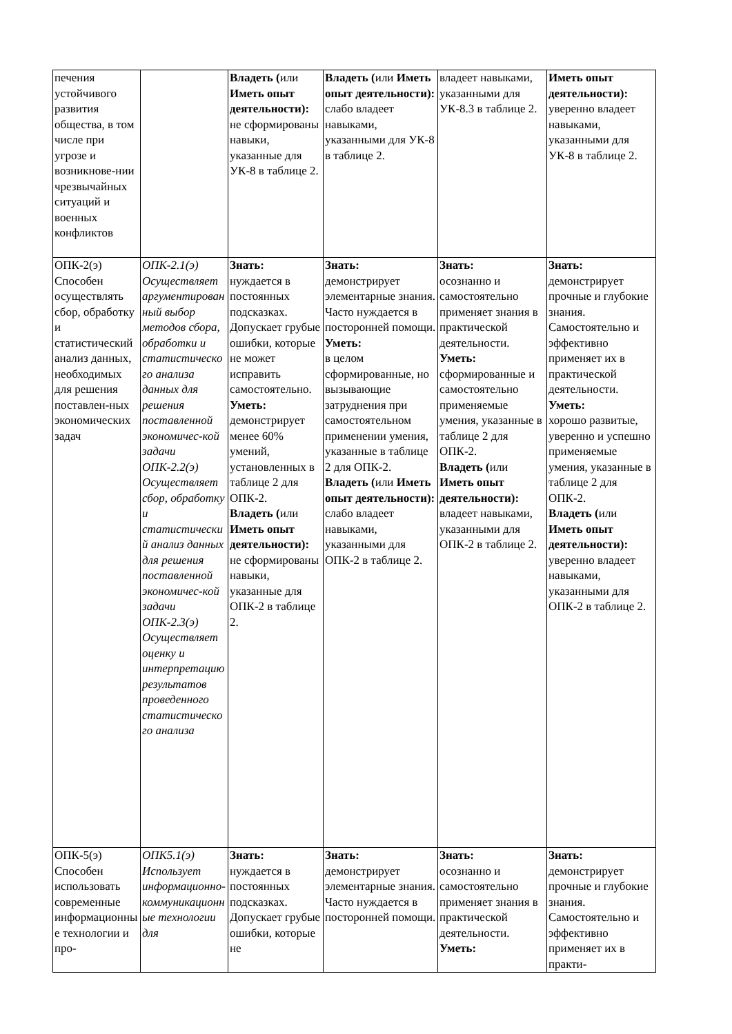| печения устойчивого развития общества, в том числе при угрозе и возникнове-нии чрезвычайных ситуаций и военных конфликтов | | Владеть ( или Иметь опыт деятельности): не сформированы навыки, указанные для УК-8 в таблице 2. | Владеть ( или Иметь опыт деятельности): слабо владеет навыками, указанными для УК-8 в таблице 2. | владеет навыками, указанными для УК-8.3 в таблице 2. | Иметь опыт деятельности): уверенно владеет навыками, указанными для УК-8 в таблице 2. |
| ОПК-2(э) Способен осуществлять сбор, обработку и статистический анализ данных, необходимых для решения поставлен-ных экономических задач | ОПК-2.1(э) Осуществляет аргументированный выбор методов сбора, обработки и статистического анализа данных для решения поставленной экономичес-кой задачи ОПК-2.2(э) Осуществляет сбор, обработку и статистический анализ данных для решения поставленной экономичес-кой задачи ОПК-2.3(э) Осуществляет оценку и интерпретацию результатов проведенного статистического анализа | Знать: нуждается в постоянных подсказках. Допускает грубые ошибки, которые не может исправить самостоятельно. Уметь: демонстрирует менее 60% умений, установленных в таблице 2 для ОПК-2. Владеть ( или Иметь опыт деятельности): не сформированы навыки, указанные для ОПК-2 в таблице 2. | Знать: демонстрирует элементарные знания. Часто нуждается в посторонней помощи. Уметь: в целом сформированные, но вызывающие затруднения при самостоятельном применении умения, указанные в таблице 2 для ОПК-2. Владеть ( или Иметь опыт деятельности): слабо владеет навыками, указанными для ОПК-2 в таблице 2. | Знать: осознанно и самостоятельно применяет знания в практической деятельности. Уметь: сформированные и самостоятельно применяемые умения, указанные в таблице 2 для ОПК-2. Владеть ( или Иметь опыт деятельности): владеет навыками, указанными для ОПК-2 в таблице 2. | Знать: демонстрирует прочные и глубокие знания. Самостоятельно и эффективно применяет их в практической деятельности. Уметь: хорошо развитые, уверенно и успешно применяемые умения, указанные в таблице 2 для ОПК-2. Владеть ( или Иметь опыт деятельности): уверенно владеет навыками, указанными для ОПК-2 в таблице 2. |
| ОПК-5(э) Способен использовать современные информационные технологии и про- | ОПК5.1(э) Использует информационно-коммуникационные технологии для | Знать: нуждается в постоянных подсказках. Допускает грубые ошибки, которые не | Знать: демонстрирует элементарные знания. Часто нуждается в посторонней помощи. | Знать: осознанно и самостоятельно применяет знания в практической деятельности. Уметь: | Знать: демонстрирует прочные и глубокие знания. Самостоятельно и эффективно применяет их в практи- |